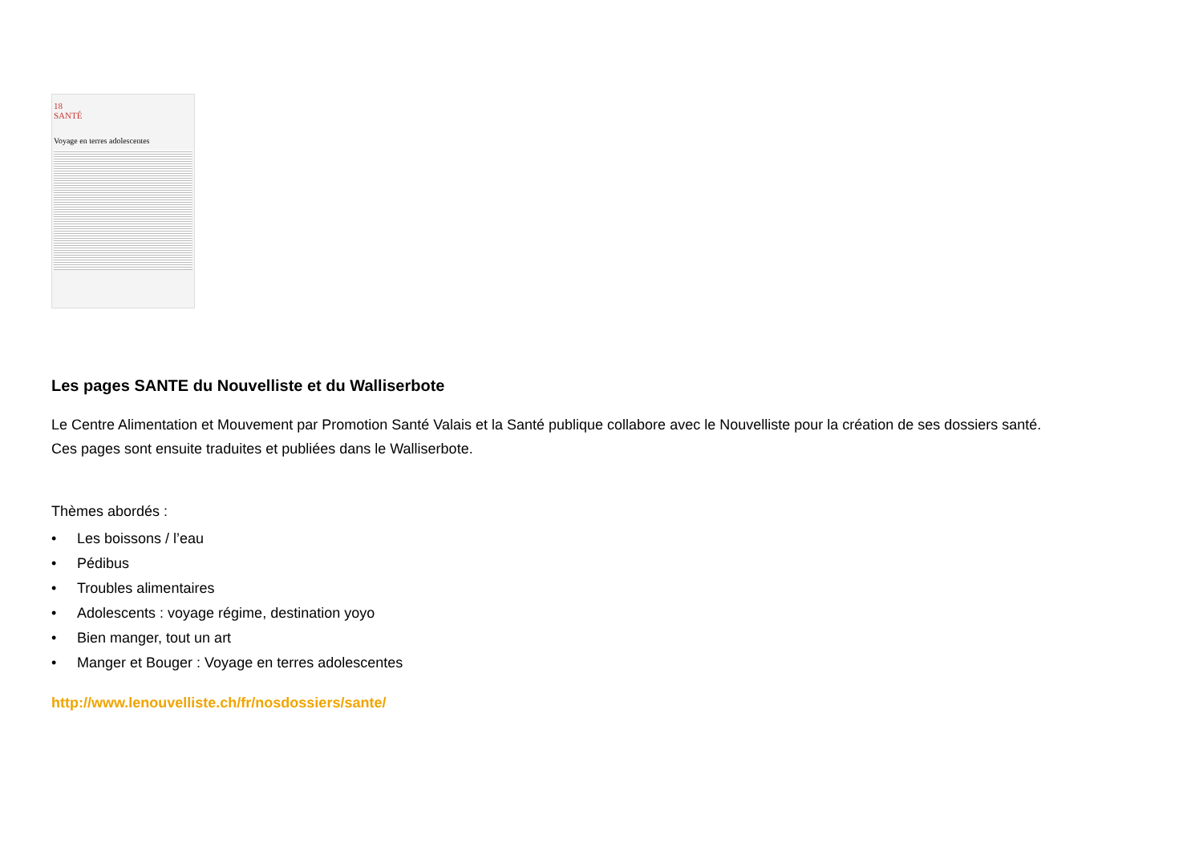18
SANTÉ
Voyage en terres adolescentes
Les pages SANTE du Nouvelliste et du Walliserbote
Le Centre Alimentation et Mouvement par Promotion Santé Valais et la Santé publique collabore avec le Nouvelliste pour la création de ses dossiers santé.
Ces pages sont ensuite traduites et publiées dans le Walliserbote.
Thèmes abordés :
• Les boissons / l’eau
• Pédibus
• Troubles alimentaires
• Adolescents : voyage régime, destination yoyo
• Bien manger, tout un art
• Manger et Bouger : Voyage en terres adolescentes
http://www.lenouvelliste.ch/fr/nosdossiers/sante/